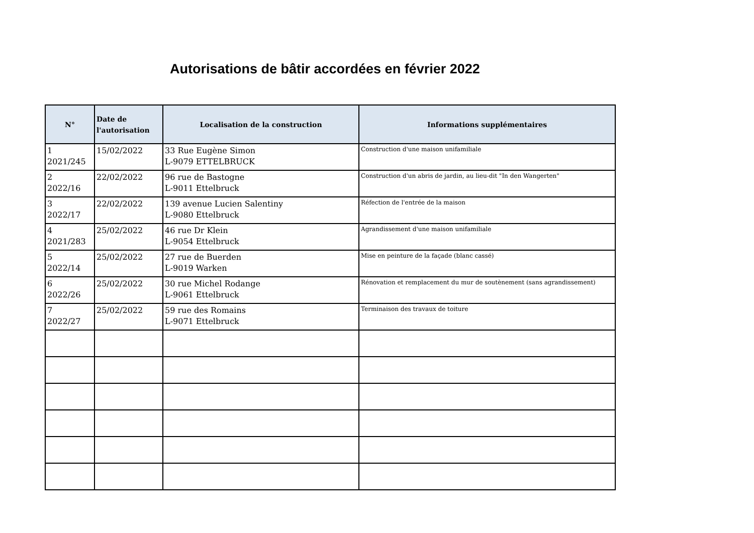Autorisations de bâtir accordées en février 2022
| N° | Date de l'autorisation | Localisation de la construction | Informations supplémentaires |
| --- | --- | --- | --- |
| 1 2021/245 | 15/02/2022 | 33 Rue Eugène Simon L-9079 ETTELBRUCK | Construction d'une maison unifamiliale |
| 2 2022/16 | 22/02/2022 | 96 rue de Bastogne L-9011 Ettelbruck | Construction d'un abris de jardin, au lieu-dit "In den Wangerten" |
| 3 2022/17 | 22/02/2022 | 139 avenue Lucien Salentiny L-9080 Ettelbruck | Réfection de l'entrée de la maison |
| 4 2021/283 | 25/02/2022 | 46 rue Dr Klein L-9054 Ettelbruck | Agrandissement d'une maison unifamiliale |
| 5 2022/14 | 25/02/2022 | 27 rue de Buerden L-9019 Warken | Mise en peinture de la façade (blanc cassé) |
| 6 2022/26 | 25/02/2022 | 30 rue Michel Rodange L-9061 Ettelbruck | Rénovation et remplacement du mur de soutènement (sans agrandissement) |
| 7 2022/27 | 25/02/2022 | 59 rue des Romains L-9071 Ettelbruck | Terminaison des travaux de toiture |